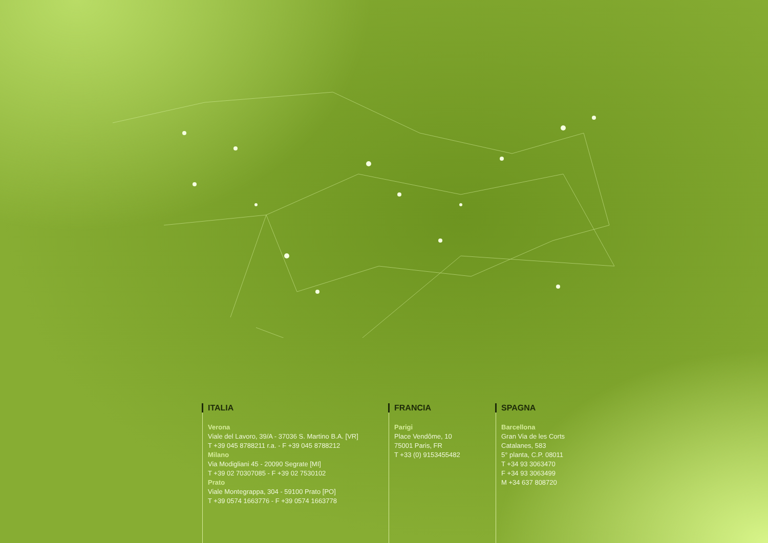ITALIA
Verona
Viale del Lavoro, 39/A - 37036 S. Martino B.A. [VR]
T +39 045 8788211 r.a. - F +39 045 8788212
Milano
Via Modigliani 45 - 20090 Segrate [MI]
T +39 02 70307085 - F +39 02 7530102
Prato
Viale Montegrappa, 304 - 59100 Prato [PO]
T +39 0574 1663776 - F +39 0574 1663778
FRANCIA
Parigi
Place Vendôme, 10
75001 Paris, FR
T +33 (0) 9153455482
SPAGNA
Barcellona
Gran Via de les Corts
Catalanes, 583
5° planta, C.P. 08011
T +34 93 3063470
F +34 93 3063499
M +34 637 808720